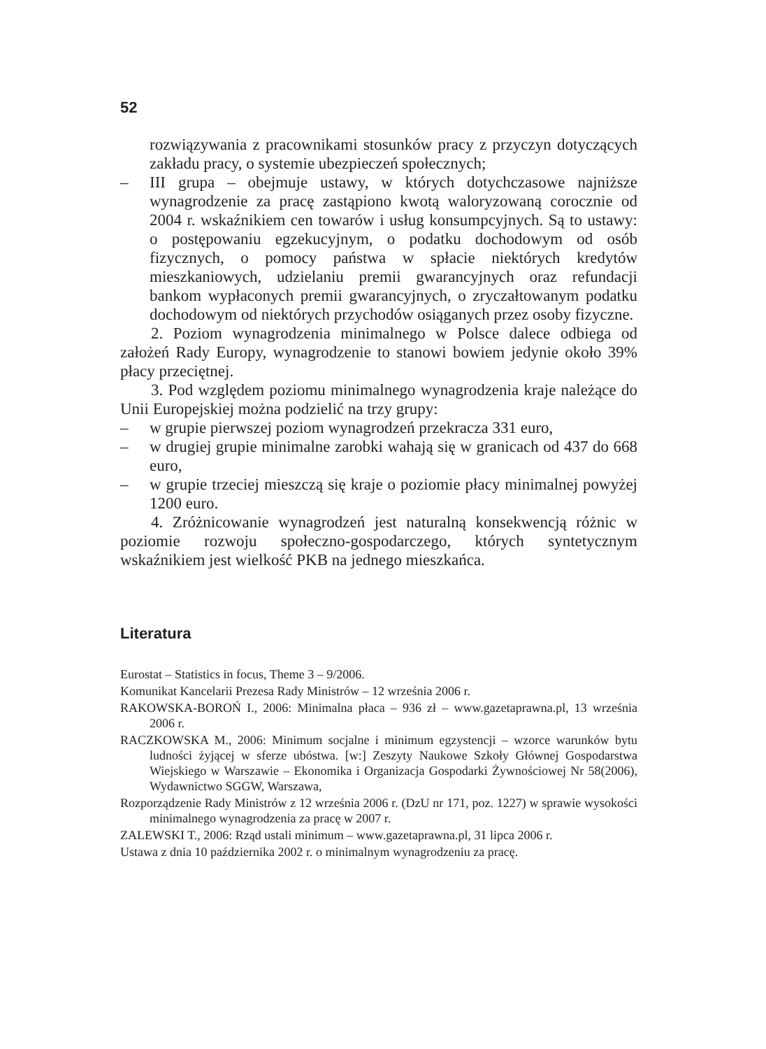52
rozwiązywania z pracownikami stosunków pracy z przyczyn dotyczących zakładu pracy, o systemie ubezpieczeń społecznych;
– III grupa – obejmuje ustawy, w których dotychczasowe najniższe wynagrodzenie za pracę zastąpiono kwotą waloryzowaną corocznie od 2004 r. wskaźnikiem cen towarów i usług konsumpcyjnych. Są to ustawy: o postępowaniu egzekucyjnym, o podatku dochodowym od osób fizycznych, o pomocy państwa w spłacie niektórych kredytów mieszkaniowych, udzielaniu premii gwarancyjnych oraz refundacji bankom wypłaconych premii gwarancyjnych, o zryczałtowanym podatku dochodowym od niektórych przychodów osiąganych przez osoby fizyczne.
2. Poziom wynagrodzenia minimalnego w Polsce dalece odbiega od założeń Rady Europy, wynagrodzenie to stanowi bowiem jedynie około 39% płacy przeciętnej.
3. Pod względem poziomu minimalnego wynagrodzenia kraje należące do Unii Europejskiej można podzielić na trzy grupy:
– w grupie pierwszej poziom wynagrodzeń przekracza 331 euro,
– w drugiej grupie minimalne zarobki wahają się w granicach od 437 do 668 euro,
– w grupie trzeciej mieszczą się kraje o poziomie płacy minimalnej powyżej 1200 euro.
4. Zróżnicowanie wynagrodzeń jest naturalną konsekwencją różnic w poziomie rozwoju społeczno-gospodarczego, których syntetycznym wskaźnikiem jest wielkość PKB na jednego mieszkańca.
Literatura
Eurostat – Statistics in focus, Theme 3 – 9/2006.
Komunikat Kancelarii Prezesa Rady Ministrów – 12 września 2006 r.
RAKOWSKA-BOROŃ I., 2006: Minimalna płaca – 936 zł – www.gazetaprawna.pl, 13 września 2006 r.
RACZKOWSKA M., 2006: Minimum socjalne i minimum egzystencji – wzorce warunków bytu ludności żyjącej w sferze ubóstwa. [w:] Zeszyty Naukowe Szkoły Głównej Gospodarstwa Wiejskiego w Warszawie – Ekonomika i Organizacja Gospodarki Żywnościowej Nr 58(2006), Wydawnictwo SGGW, Warszawa,
Rozporządzenie Rady Ministrów z 12 września 2006 r. (DzU nr 171, poz. 1227) w sprawie wysokości minimalnego wynagrodzenia za pracę w 2007 r.
ZALEWSKI T., 2006: Rząd ustali minimum – www.gazetaprawna.pl, 31 lipca 2006 r.
Ustawa z dnia 10 października 2002 r. o minimalnym wynagrodzeniu za pracę.